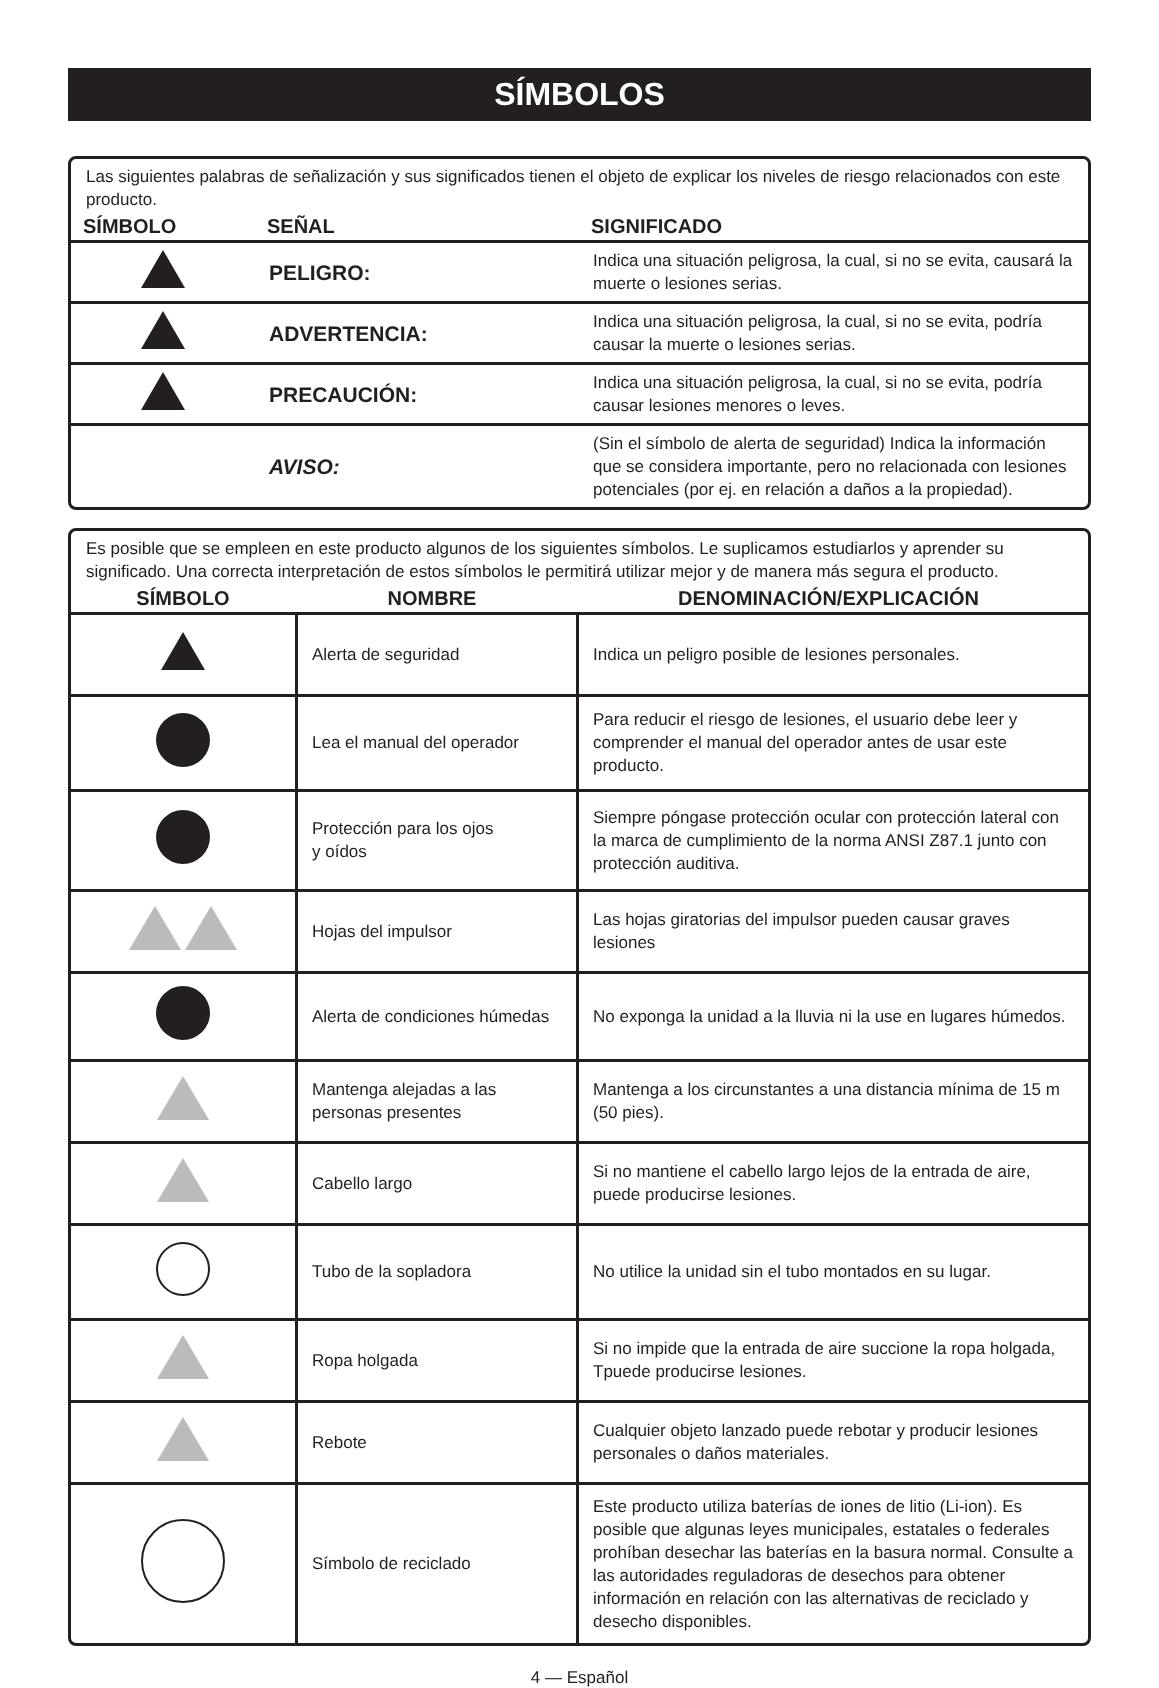SÍMBOLOS
Las siguientes palabras de señalización y sus significados tienen el objeto de explicar los niveles de riesgo relacionados con este producto.
| SÍMBOLO | SEÑAL | SIGNIFICADO |
| --- | --- | --- |
| | PELIGRO: | Indica una situación peligrosa, la cual, si no se evita, causará la muerte o lesiones serias. |
| | ADVERTENCIA: | Indica una situación peligrosa, la cual, si no se evita, podría causar la muerte o lesiones serias. |
| | PRECAUCIÓN: | Indica una situación peligrosa, la cual, si no se evita, podría causar lesiones menores o leves. |
| | AVISO: | (Sin el símbolo de alerta de seguridad) Indica la información que se considera importante, pero no relacionada con lesiones potenciales (por ej. en relación a daños a la propiedad). |
Es posible que se empleen en este producto algunos de los siguientes símbolos. Le suplicamos estudiarlos y aprender su significado. Una correcta interpretación de estos símbolos le permitirá utilizar mejor y de manera más segura el producto.
| SÍMBOLO | NOMBRE | DENOMINACIÓN/EXPLICACIÓN |
| --- | --- | --- |
| | Alerta de seguridad | Indica un peligro posible de lesiones personales. |
| | Lea el manual del operador | Para reducir el riesgo de lesiones, el usuario debe leer y comprender el manual del operador antes de usar este producto. |
| | Protección para los ojos y oídos | Siempre póngase protección ocular con protección lateral con la marca de cumplimiento de la norma ANSI Z87.1 junto con protección auditiva. |
| | Hojas del impulsor | Las hojas giratorias del impulsor pueden causar graves lesiones |
| | Alerta de condiciones húmedas | No exponga la unidad a la lluvia ni la use en lugares húmedos. |
| | Mantenga alejadas a las personas presentes | Mantenga a los circunstantes a una distancia mínima de 15 m (50 pies). |
| | Cabello largo | Si no mantiene el cabello largo lejos de la entrada de aire, puede producirse lesiones. |
| | Tubo de la sopladora | No utilice la unidad sin el tubo montados en su lugar. |
| | Ropa holgada | Si no impide que la entrada de aire succione la ropa holgada, Tpuede producirse lesiones. |
| | Rebote | Cualquier objeto lanzado puede rebotar y producir lesiones personales o daños materiales. |
| | Símbolo de reciclado | Este producto utiliza baterías de iones de litio (Li-ion). Es posible que algunas leyes municipales, estatales o federales prohíban desechar las baterías en la basura normal. Consulte a las autoridades reguladoras de desechos para obtener información en relación con las alternativas de reciclado y desecho disponibles. |
4 — Español